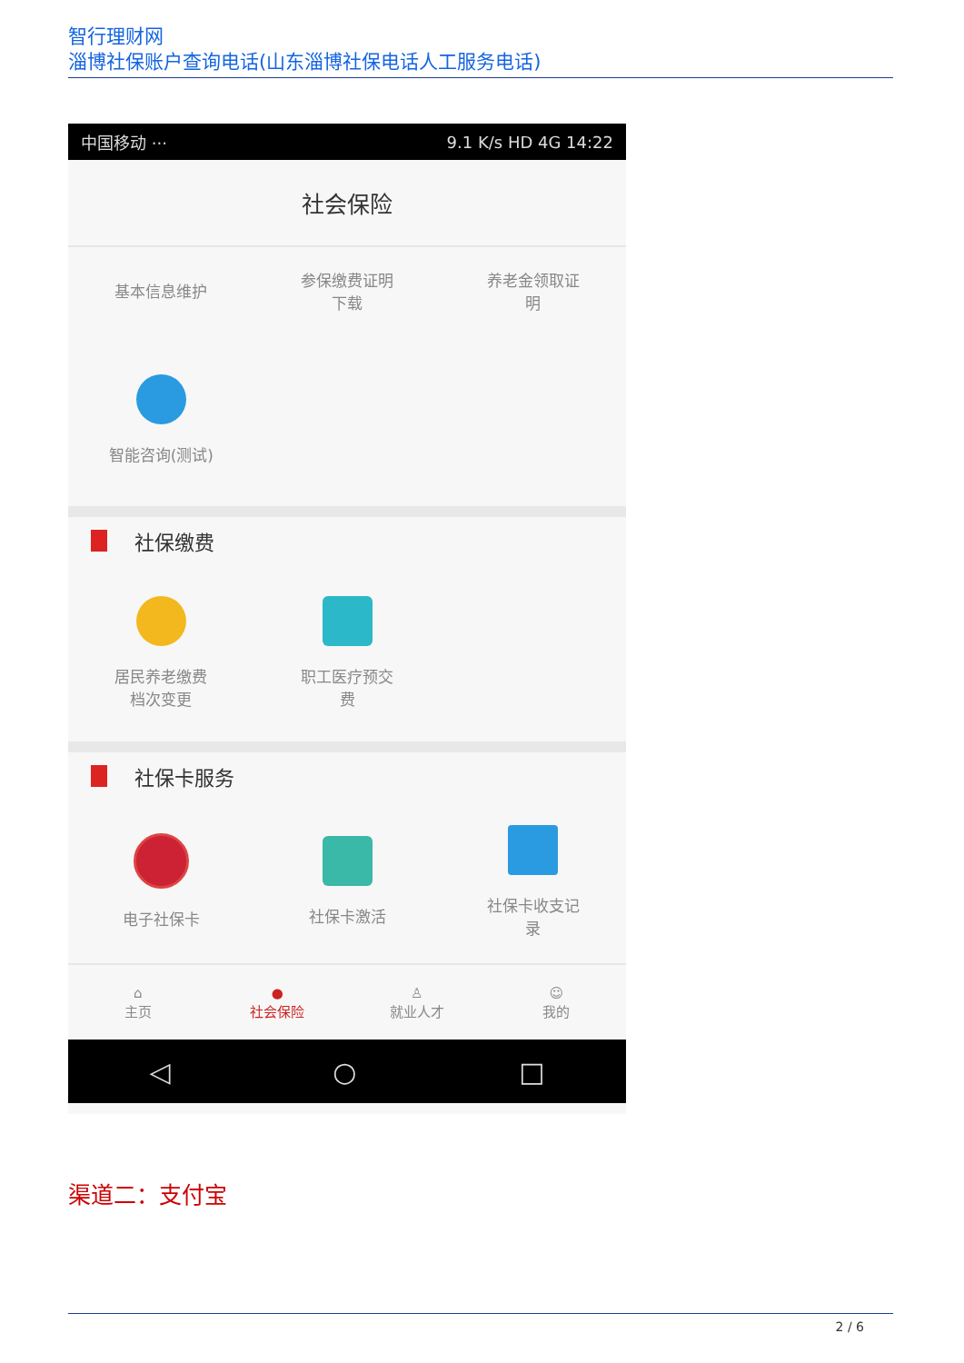智行理财网
淄博社保账户查询电话(山东淄博社保电话人工服务电话)
中国移动 ··· 9.1 K/s HD 4G 14:22
社会保险
基本信息维护 参保缴费证明
下载
养老金领取证
明
智能咨询(测试)
社保缴费
居民养老缴费
档次变更
职工医疗预交
费
社保卡服务
电子社保卡 社保卡激活 社保卡收支记
录
⌂
主页
●
社会保险
♙
就业人才
☺
我的
◁ ○ □
渠道二：支付宝
2 / 6